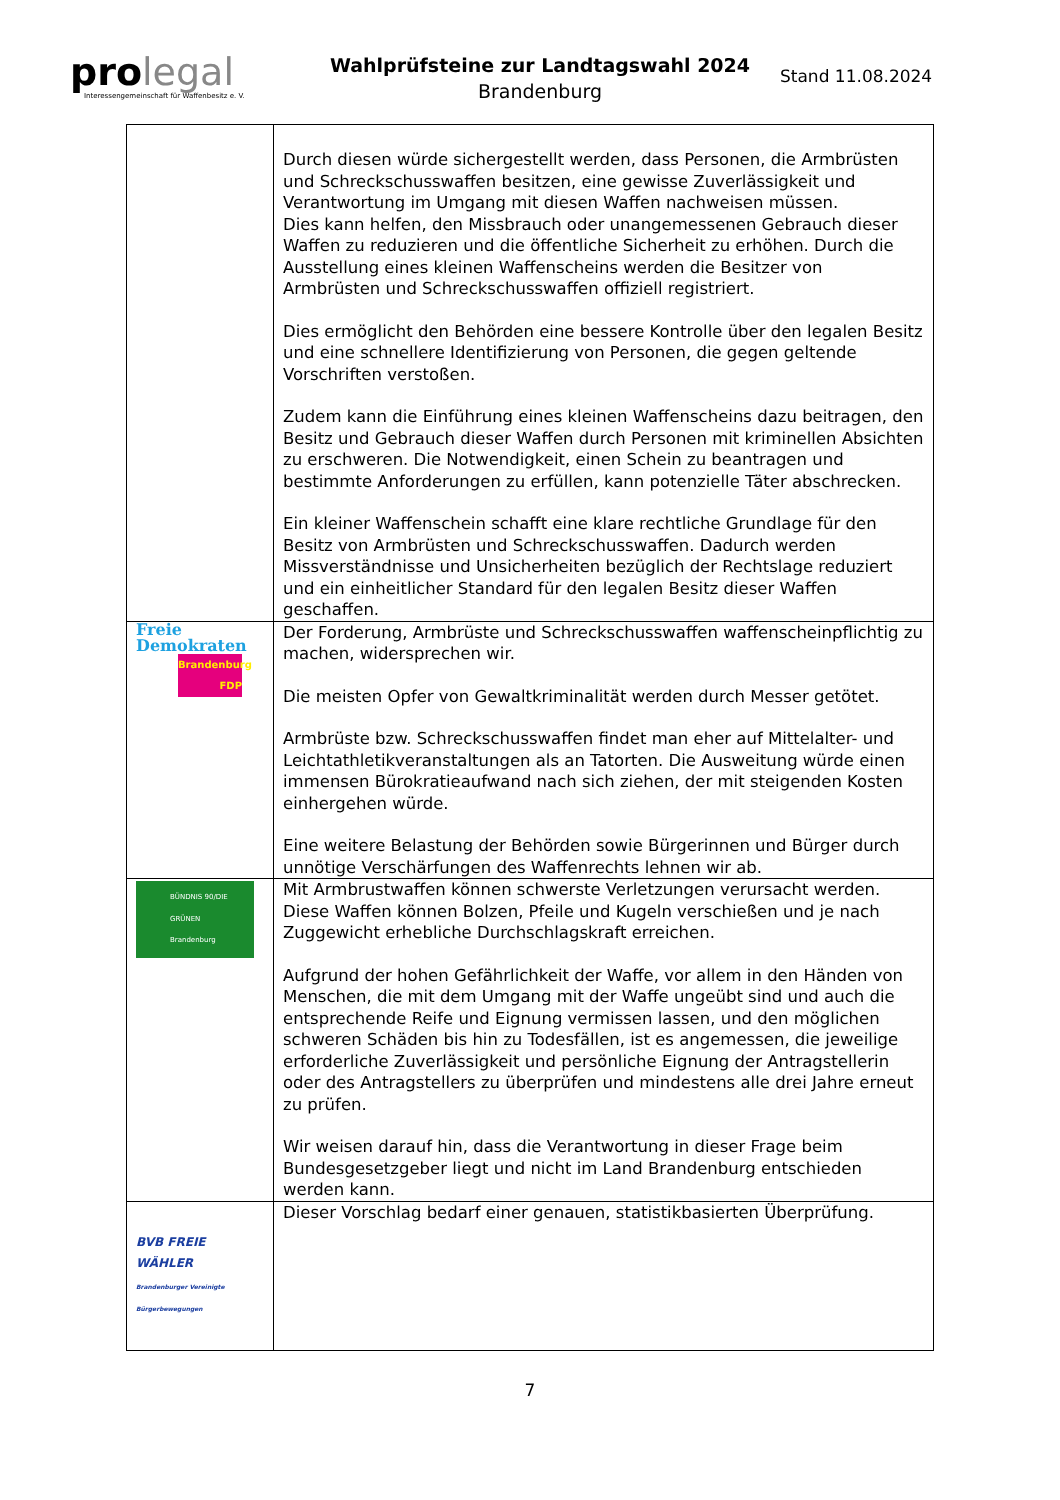pro legal
Interessengemeinschaft für Waffenbesitz e. V.
Wahlprüfsteine zur Landtagswahl 2024
Brandenburg
Stand 11.08.2024
| | Durch diesen würde sichergestellt werden, dass Personen, die Armbrüsten und Schreckschusswaffen besitzen, eine gewisse Zuverlässigkeit und Verantwortung im Umgang mit diesen Waffen nachweisen müssen. Dies kann helfen, den Missbrauch oder unangemessenen Gebrauch dieser Waffen zu reduzieren und die öffentliche Sicherheit zu erhöhen. Durch die Ausstellung eines kleinen Waffenscheins werden die Besitzer von Armbrüsten und Schreckschusswaffen offiziell registriert. Dies ermöglicht den Behörden eine bessere Kontrolle über den legalen Besitz und eine schnellere Identifizierung von Personen, die gegen geltende Vorschriften verstoßen. Zudem kann die Einführung eines kleinen Waffenscheins dazu beitragen, den Besitz und Gebrauch dieser Waffen durch Personen mit kriminellen Absichten zu erschweren. Die Notwendigkeit, einen Schein zu beantragen und bestimmte Anforderungen zu erfüllen, kann potenzielle Täter abschrecken. Ein kleiner Waffenschein schafft eine klare rechtliche Grundlage für den Besitz von Armbrüsten und Schreckschusswaffen. Dadurch werden Missverständnisse und Unsicherheiten bezüglich der Rechtslage reduziert und ein einheitlicher Standard für den legalen Besitz dieser Waffen geschaffen. |
| Freie Demokraten Brandenburg FDP | Der Forderung, Armbrüste und Schreckschusswaffen waffenscheinpflichtig zu machen, widersprechen wir. Die meisten Opfer von Gewaltkriminalität werden durch Messer getötet. Armbrüste bzw. Schreckschusswaffen findet man eher auf Mittelalter- und Leichtathletikveranstaltungen als an Tatorten. Die Ausweitung würde einen immensen Bürokratieaufwand nach sich ziehen, der mit steigenden Kosten einhergehen würde. Eine weitere Belastung der Behörden sowie Bürgerinnen und Bürger durch unnötige Verschärfungen des Waffenrechts lehnen wir ab. |
| BÜNDNIS 90/DIE GRÜNEN Brandenburg | Mit Armbrustwaffen können schwerste Verletzungen verursacht werden. Diese Waffen können Bolzen, Pfeile und Kugeln verschießen und je nach Zuggewicht erhebliche Durchschlagskraft erreichen. Aufgrund der hohen Gefährlichkeit der Waffe, vor allem in den Händen von Menschen, die mit dem Umgang mit der Waffe ungeübt sind und auch die entsprechende Reife und Eignung vermissen lassen, und den möglichen schweren Schäden bis hin zu Todesfällen, ist es angemessen, die jeweilige erforderliche Zuverlässigkeit und persönliche Eignung der Antragstellerin oder des Antragstellers zu überprüfen und mindestens alle drei Jahre erneut zu prüfen. Wir weisen darauf hin, dass die Verantwortung in dieser Frage beim Bundesgesetzgeber liegt und nicht im Land Brandenburg entschieden werden kann. |
| BVB FREIE WÄHLER Brandenburger Vereinigte Bürgerbewegungen | Dieser Vorschlag bedarf einer genauen, statistikbasierten Überprüfung. |
7